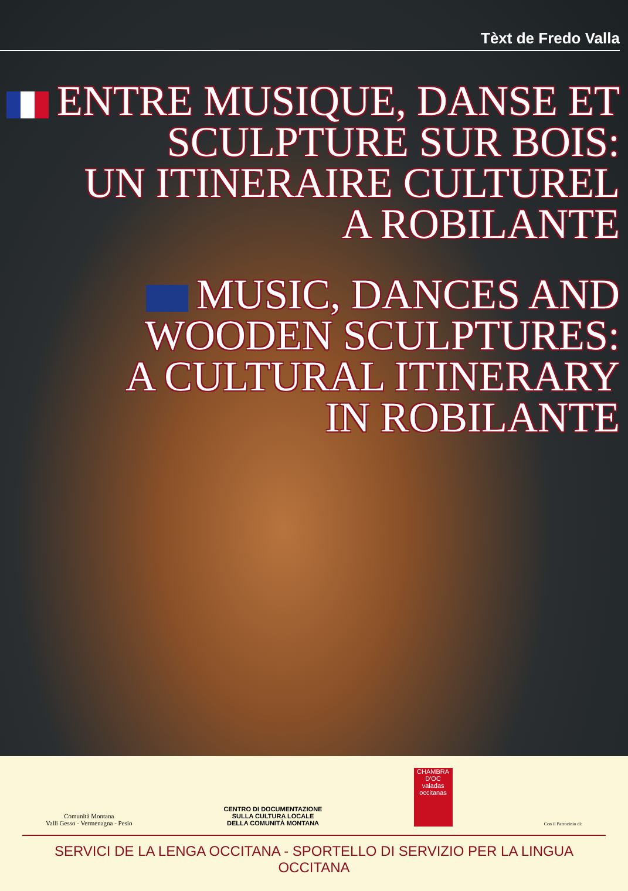Tèxt de Fredo Valla
ENTRE MUSIQUE, DANSE ET
SCULPTURE SUR BOIS:
UN ITINERAIRE CULTUREL
A ROBILANTE
MUSIC, DANCES AND
WOODEN SCULPTURES:
A CULTURAL ITINERARY
IN ROBILANTE
Comunità Montana
Valli Gesso - Vermenagna - Pesio
CENTRO DI DOCUMENTAZIONE
SULLA CULTURA LOCALE
DELLA COMUNITÀ MONTANA
CHAMBRA D'OC
valadas occitanas
Con il Patrocinio di:
SERVICI DE LA LENGA OCCITANA - SPORTELLO DI SERVIZIO PER LA LINGUA OCCITANA